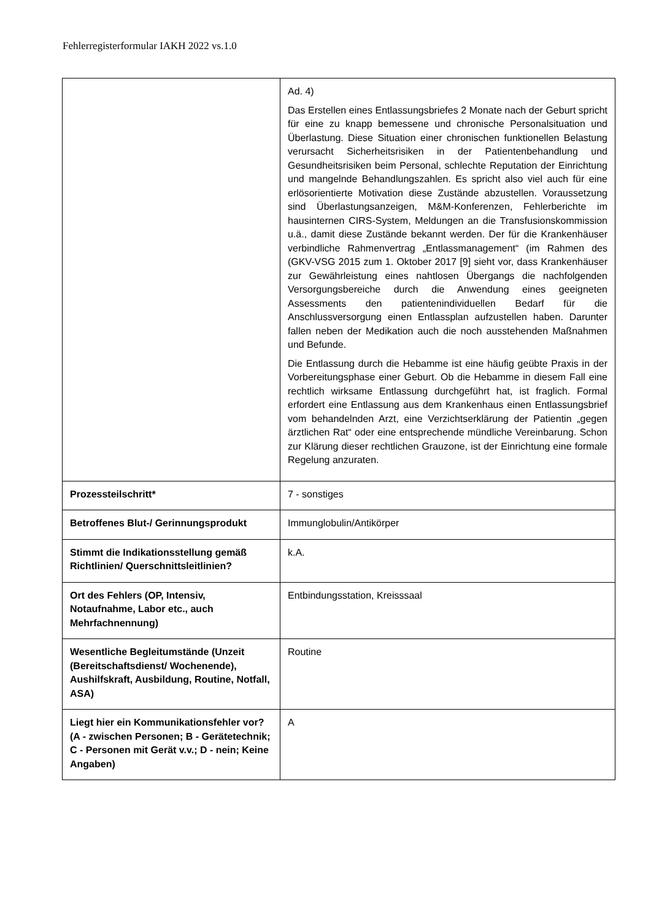Fehlerregisterformular IAKH 2022 vs.1.0
| | Ad. 4) Das Erstellen eines Entlassungsbriefes 2 Monate nach der Geburt spricht für eine zu knapp bemessene und chronische Personalsituation und Überlastung. Diese Situation einer chronischen funktionellen Belastung verursacht Sicherheitsrisiken in der Patientenbehandlung und Gesundheitsrisiken beim Personal, schlechte Reputation der Einrichtung und mangelnde Behandlungszahlen. Es spricht also viel auch für eine erlösorientierte Motivation diese Zustände abzustellen. Voraussetzung sind Überlastungsanzeigen, M&M-Konferenzen, Fehlerberichte im hausinternen CIRS-System, Meldungen an die Transfusionskommission u.ä., damit diese Zustände bekannt werden. Der für die Krankenhäuser verbindliche Rahmenvertrag „Entlassmanagement“ (im Rahmen des (GKV-VSG 2015 zum 1. Oktober 2017 [9] sieht vor, dass Krankenhäuser zur Gewährleistung eines nahtlosen Übergangs die nachfolgenden Versorgungsbereiche durch die Anwendung eines geeigneten Assessments den patientenindividuellen Bedarf für die Anschlussversorgung einen Entlassplan aufzustellen haben. Darunter fallen neben der Medikation auch die noch ausstehenden Maßnahmen und Befunde. Die Entlassung durch die Hebamme ist eine häufig geübte Praxis in der Vorbereitungsphase einer Geburt. Ob die Hebamme in diesem Fall eine rechtlich wirksame Entlassung durchgeführt hat, ist fraglich. Formal erfordert eine Entlassung aus dem Krankenhaus einen Entlassungsbrief vom behandelnden Arzt, eine Verzichtserklärung der Patientin „gegen ärztlichen Rat“ oder eine entsprechende mündliche Vereinbarung. Schon zur Klärung dieser rechtlichen Grauzone, ist der Einrichtung eine formale Regelung anzuraten. |
| Prozessteilschritt* | 7 - sonstiges |
| Betroffenes Blut-/ Gerinnungsprodukt | Immunglobulin/Antikörper |
| Stimmt die Indikationsstellung gemäß Richtlinien/ Querschnittsleitlinien? | k.A. |
| Ort des Fehlers (OP, Intensiv, Notaufnahme, Labor etc., auch Mehrfachnennung) | Entbindungsstation, Kreisssaal |
| Wesentliche Begleitumstände (Unzeit (Bereitschaftsdienst/ Wochenende), Aushilfskraft, Ausbildung, Routine, Notfall, ASA) | Routine |
| Liegt hier ein Kommunikationsfehler vor? (A - zwischen Personen; B - Gerätetechnik; C - Personen mit Gerät v.v.; D - nein; Keine Angaben) | A |